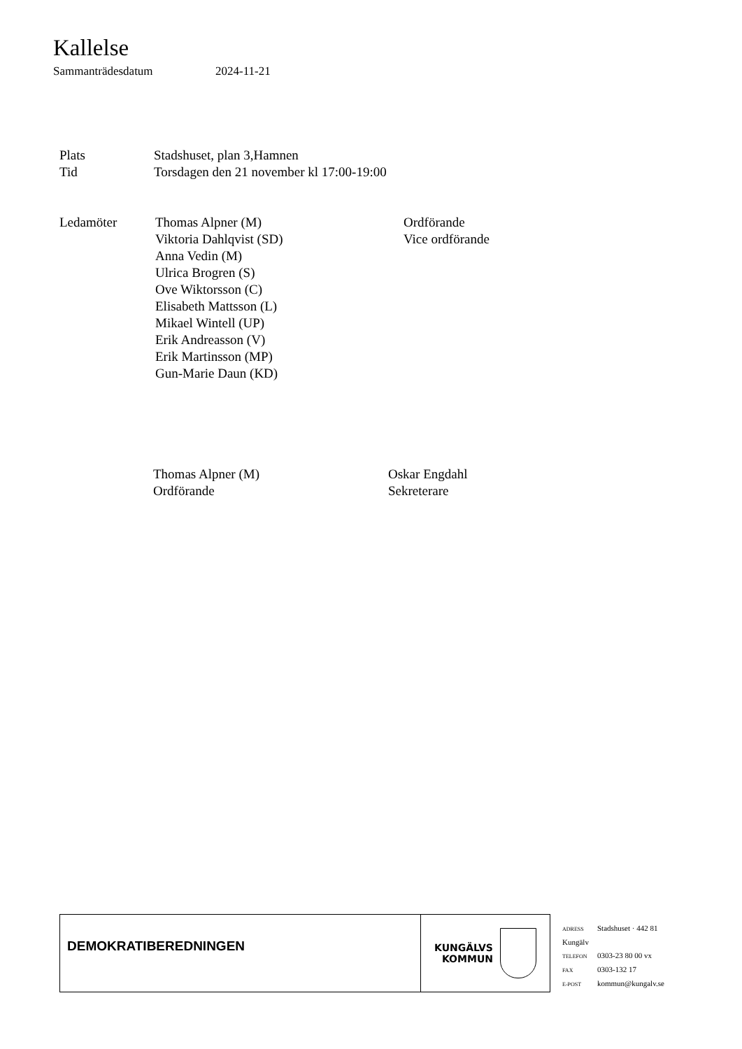Kallelse
Sammanträdesdatum 2024-11-21
| Plats | Stadshuset, plan 3,Hamnen |
| Tid | Torsdagen den 21 november kl 17:00-19:00 |
| Ledamöter | Thomas Alpner (M) | Ordförande |
| | Viktoria Dahlqvist (SD) | Vice ordförande |
| | Anna Vedin (M) | |
| | Ulrica Brogren (S) | |
| | Ove Wiktorsson (C) | |
| | Elisabeth Mattsson (L) | |
| | Mikael Wintell (UP) | |
| | Erik Andreasson (V) | |
| | Erik Martinsson (MP) | |
| | Gun-Marie Daun (KD) | |
Thomas Alpner (M)
Ordförande
Oskar Engdahl
Sekreterare
DEMOKRATIBEREDNINGEN
KUNGÄLVS
KOMMUN
ADRESS Stadshuset · 442 81
Kungälv
TELEFON 0303-23 80 00 vx
FAX 0303-132 17
E-POST kommun@kungalv.se